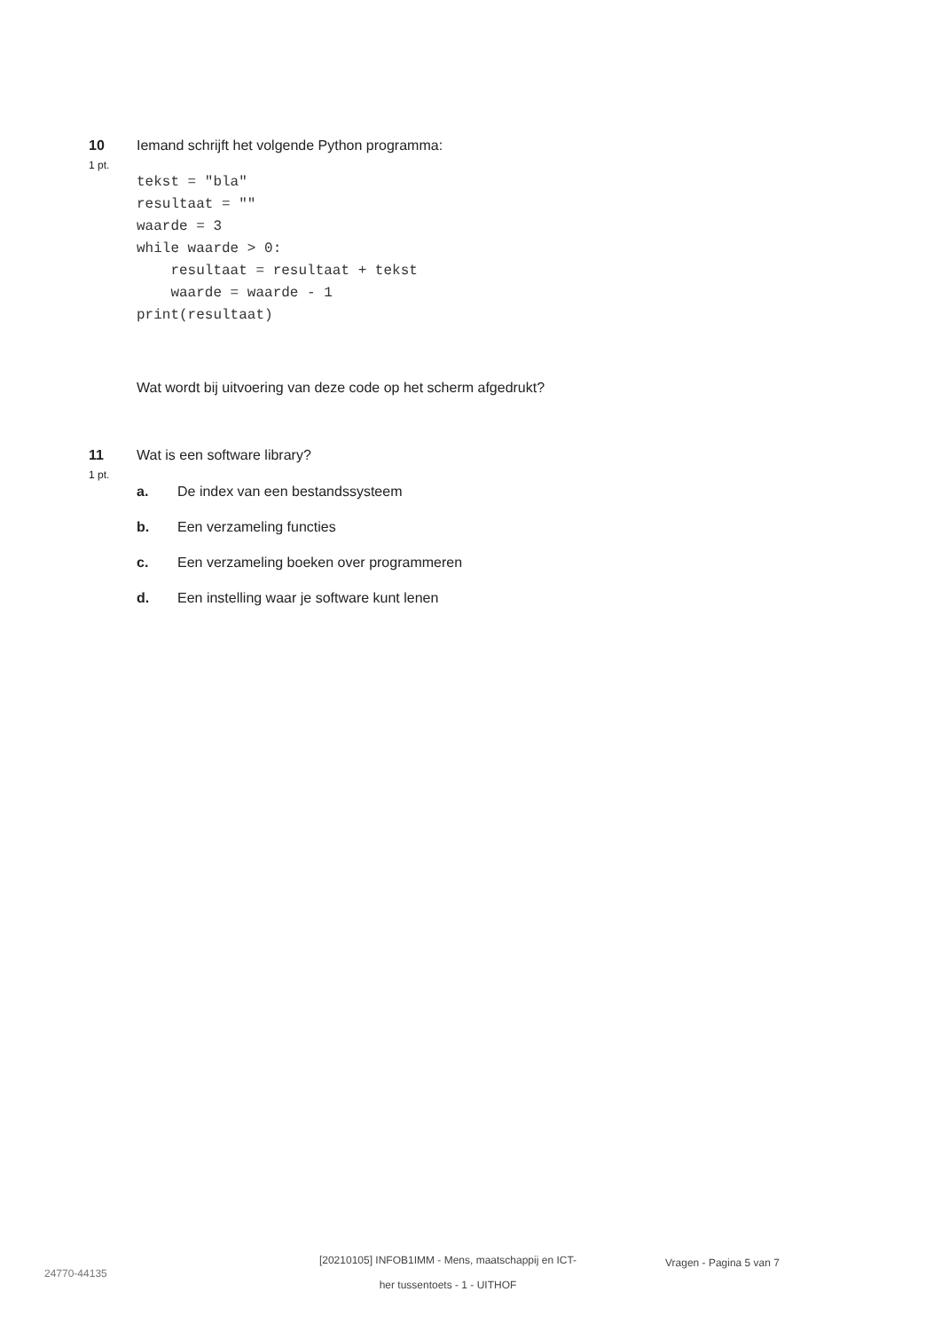10 Iemand schrijft het volgende Python programma:
1 pt.
tekst = "bla"
resultaat = ""
waarde = 3
while waarde > 0:
    resultaat = resultaat + tekst
    waarde = waarde - 1
print(resultaat)
Wat wordt bij uitvoering van deze code op het scherm afgedrukt?
11 Wat is een software library?
1 pt.
a. De index van een bestandssysteem
b. Een verzameling functies
c. Een verzameling boeken over programmeren
d. Een instelling waar je software kunt lenen
24770-44135
[20210105] INFOB1IMM - Mens, maatschappij en ICT-
her tussentoets - 1 - UITHOF
Vragen - Pagina 5 van 7